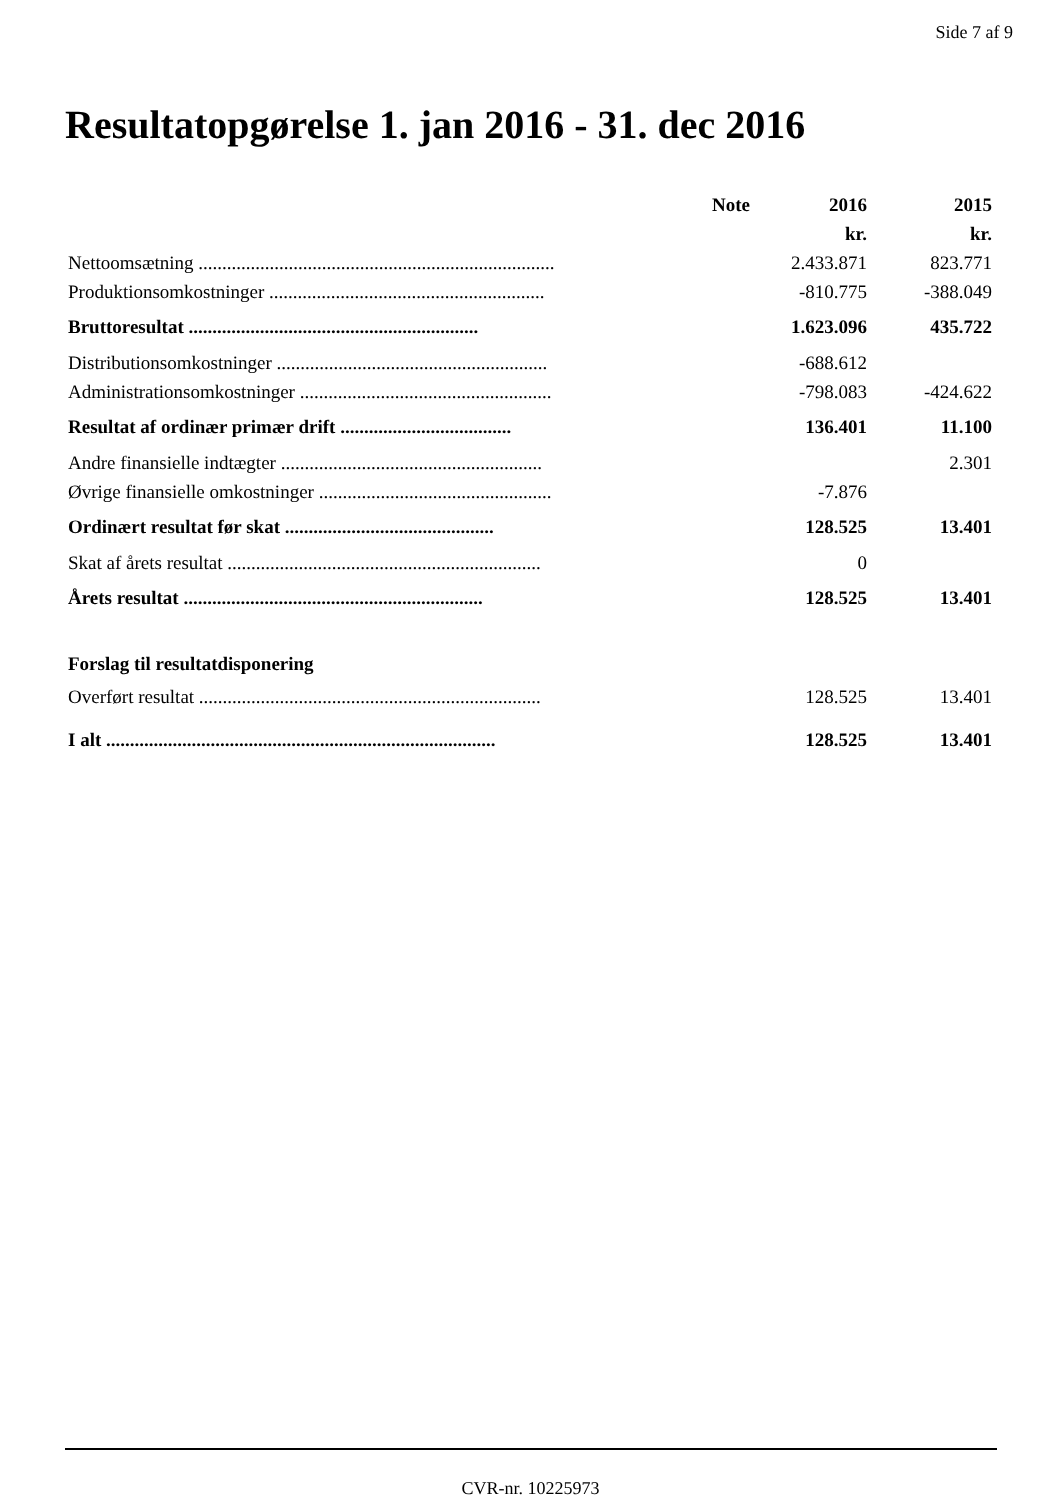Side 7 af 9
Resultatopgørelse 1. jan 2016 - 31. dec 2016
| | Note | 2016 | 2015 |
| --- | --- | --- | --- |
| | | kr. | kr. |
| Nettoomsætning ........................................................................... | | 2.433.871 | 823.771 |
| Produktionsomkostninger .......................................................... | | -810.775 | -388.049 |
| Bruttoresultat ............................................................. | | 1.623.096 | 435.722 |
| Distributionsomkostninger ......................................................... | | -688.612 | |
| Administrationsomkostninger ..................................................... | | -798.083 | -424.622 |
| Resultat af ordinær primær drift .................................... | | 136.401 | 11.100 |
| Andre finansielle indtægter ....................................................... | | | 2.301 |
| Øvrige finansielle omkostninger ................................................. | | -7.876 | |
| Ordinært resultat før skat ............................................ | | 128.525 | 13.401 |
| Skat af årets resultat .................................................................. | | 0 | |
| Årets resultat ............................................................... | | 128.525 | 13.401 |
| Forslag til resultatdisponering | | | |
| Overført resultat ........................................................................ | | 128.525 | 13.401 |
| I alt .................................................................................. | | 128.525 | 13.401 |
CVR-nr. 10225973